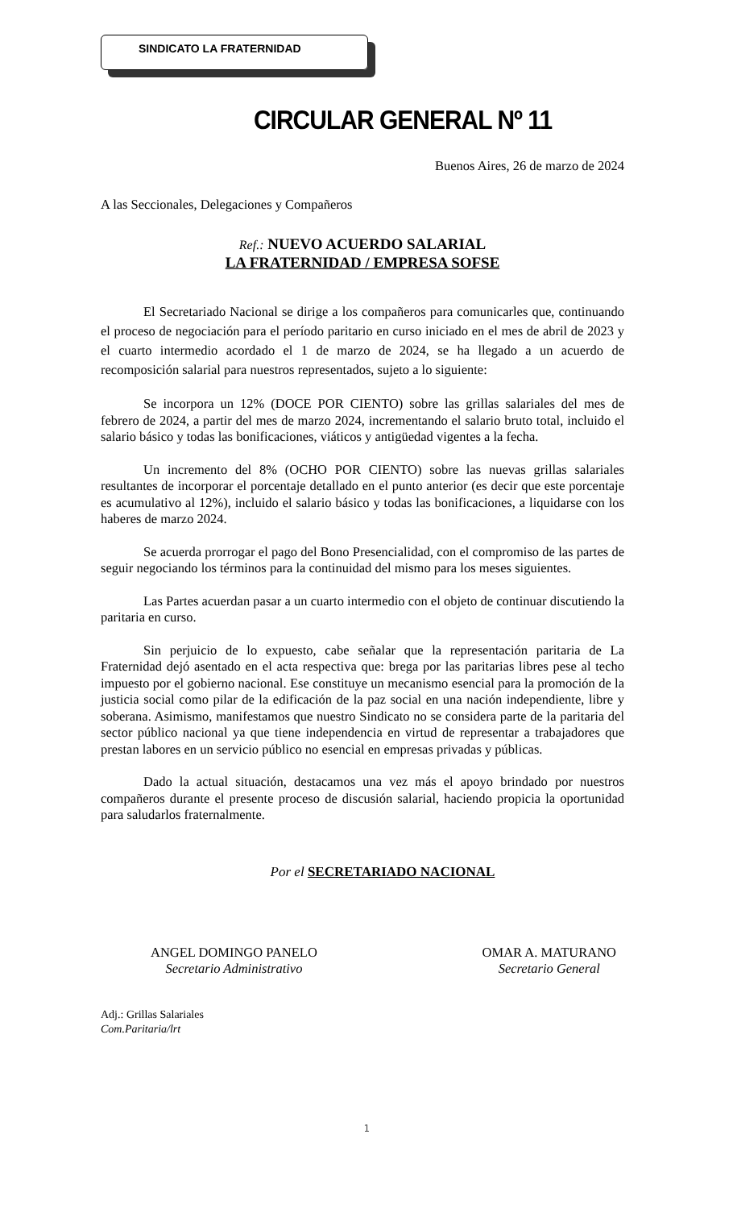SINDICATO LA FRATERNIDAD
CIRCULAR GENERAL Nº 11
Buenos Aires, 26 de marzo de 2024
A las Seccionales, Delegaciones y Compañeros
Ref.: NUEVO ACUERDO SALARIAL
LA FRATERNIDAD / EMPRESA SOFSE
El Secretariado Nacional se dirige a los compañeros para comunicarles que, continuando el proceso de negociación para el período paritario en curso iniciado en el mes de abril de 2023 y el cuarto intermedio acordado el 1 de marzo de 2024, se ha llegado a un acuerdo de recomposición salarial para nuestros representados, sujeto a lo siguiente:
Se incorpora un 12% (DOCE POR CIENTO) sobre las grillas salariales del mes de febrero de 2024, a partir del mes de marzo 2024, incrementando el salario bruto total, incluido el salario básico y todas las bonificaciones, viáticos y antigüedad vigentes a la fecha.
Un incremento del 8% (OCHO POR CIENTO) sobre las nuevas grillas salariales resultantes de incorporar el porcentaje detallado en el punto anterior (es decir que este porcentaje es acumulativo al 12%), incluido el salario básico y todas las bonificaciones, a liquidarse con los haberes de marzo 2024.
Se acuerda prorrogar el pago del Bono Presencialidad, con el compromiso de las partes de seguir negociando los términos para la continuidad del mismo para los meses siguientes.
Las Partes acuerdan pasar a un cuarto intermedio con el objeto de continuar discutiendo la paritaria en curso.
Sin perjuicio de lo expuesto, cabe señalar que la representación paritaria de La Fraternidad dejó asentado en el acta respectiva que: brega por las paritarias libres pese al techo impuesto por el gobierno nacional. Ese constituye un mecanismo esencial para la promoción de la justicia social como pilar de la edificación de la paz social en una nación independiente, libre y soberana. Asimismo, manifestamos que nuestro Sindicato no se considera parte de la paritaria del sector público nacional ya que tiene independencia en virtud de representar a trabajadores que prestan labores en un servicio público no esencial en empresas privadas y públicas.
Dado la actual situación, destacamos una vez más el apoyo brindado por nuestros compañeros durante el presente proceso de discusión salarial, haciendo propicia la oportunidad para saludarlos fraternalmente.
Por el SECRETARIADO NACIONAL
ANGEL DOMINGO PANELO
Secretario Administrativo
OMAR A. MATURANO
Secretario General
Adj.: Grillas Salariales
Com.Paritaria/lrt
1